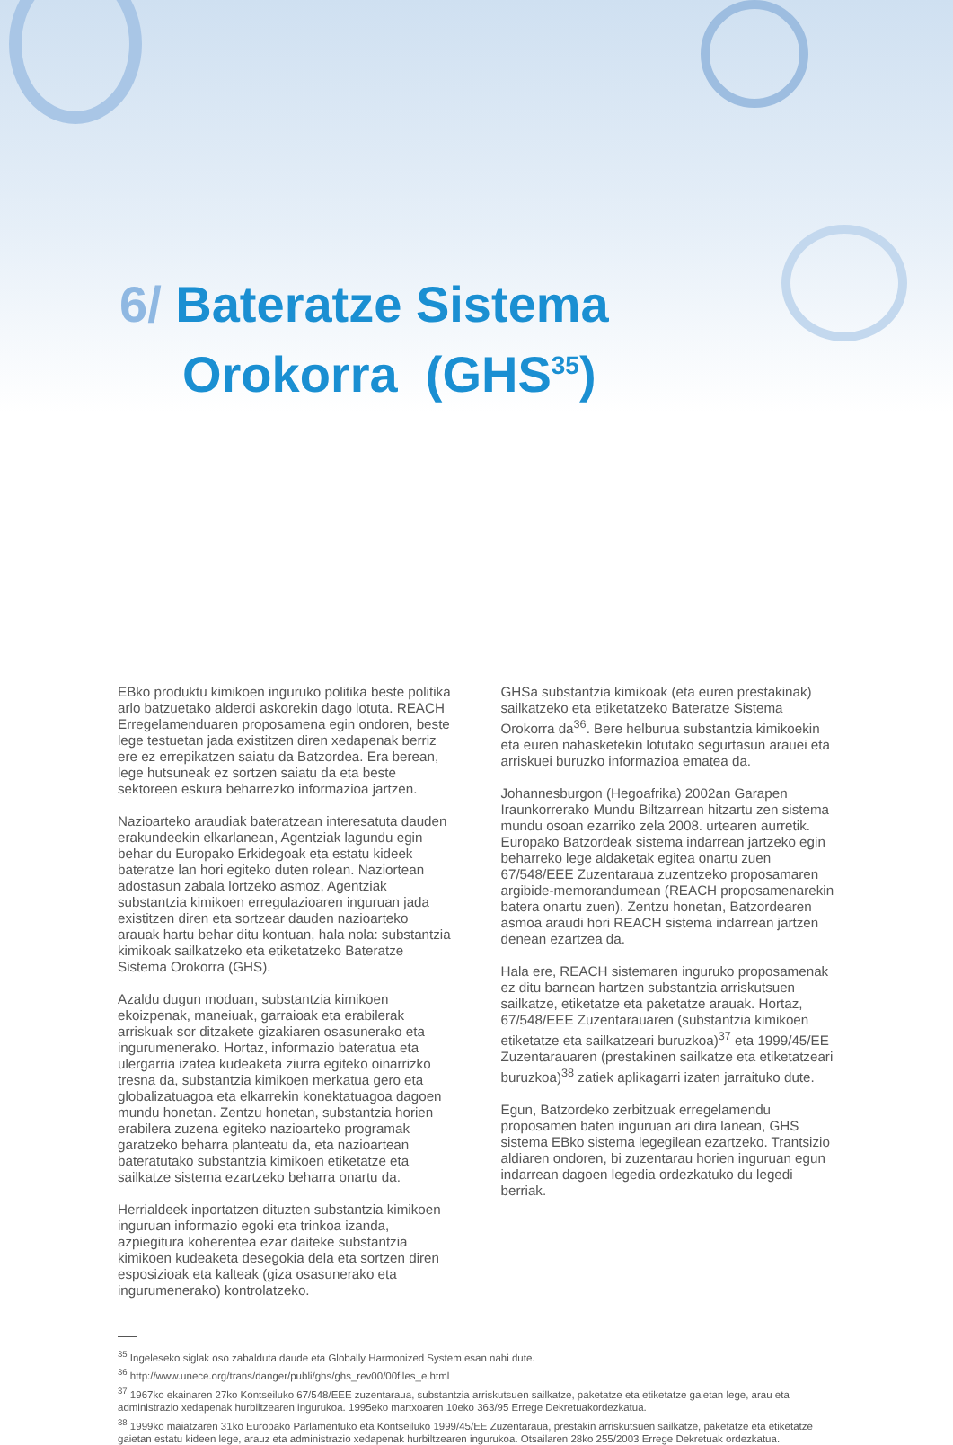6/ Bateratze Sistema
Orokorra (GHS<sup>35</sup>)
EBko produktu kimikoen inguruko politika beste politika arlo batzuetako alderdi askorekin dago lotuta. REACH Erregelamenduaren proposamena egin ondoren, beste lege testuetan jada existitzen diren xedapenak berriz ere ez errepikatzen saiatu da Batzordea. Era berean, lege hutsuneak ez sortzen saiatu da eta beste sektoreen eskura beharrezko informazioa jartzen.
Nazioarteko araudiak bateratzean interesatuta dauden erakundeekin elkarlanean, Agentziak lagundu egin behar du Europako Erkidegoak eta estatu kideek bateratze lan hori egiteko duten rolean. Naziortean adostasun zabala lortzeko asmoz, Agentziak substantzia kimikoen erregulazioaren inguruan jada existitzen diren eta sortzear dauden nazioarteko arauak hartu behar ditu kontuan, hala nola: substantzia kimikoak sailkatzeko eta etiketatzeko Bateratze Sistema Orokorra (GHS).
Azaldu dugun moduan, substantzia kimikoen ekoizpenak, maneiuak, garraioak eta erabilerak arriskuak sor ditzakete gizakiaren osasunerako eta ingurumenerako. Hortaz, informazio bateratua eta ulergarria izatea kudeaketa ziurra egiteko oinarrizko tresna da, substantzia kimikoen merkatua gero eta globalizatuagoa eta elkarrekin konektatuagoa dagoen mundu honetan. Zentzu honetan, substantzia horien erabilera zuzena egiteko nazioarteko programak garatzeko beharra planteatu da, eta nazioartean bateratutako substantzia kimikoen etiketatze eta sailkatze sistema ezartzeko beharra onartu da.
Herrialdeek inportatzen dituzten substantzia kimikoen inguruan informazio egoki eta trinkoa izanda, azpiegitura koherentea ezar daiteke substantzia kimikoen kudeaketa desegokia dela eta sortzen diren esposizioak eta kalteak (giza osasunerako eta ingurumenerako) kontrolatzeko.
GHSa substantzia kimikoak (eta euren prestakinak) sailkatzeko eta etiketatzeko Bateratze Sistema Orokorra da<sup>36</sup>. Bere helburua substantzia kimikoekin eta euren nahasketekin lotutako segurtasun arauei eta arriskuei buruzko informazioa ematea da.
Johannesburgon (Hegoafrika) 2002an Garapen Iraunkorrerako Mundu Biltzarrean hitzartu zen sistema mundu osoan ezarriko zela 2008. urtearen aurretik. Europako Batzordeak sistema indarrean jartzeko egin beharreko lege aldaketak egitea onartu zuen 67/548/EEE Zuzentaraua zuzentzeko proposamaren argibide-memorandumean (REACH proposamenarekin batera onartu zuen). Zentzu honetan, Batzordearen asmoa araudi hori REACH sistema indarrean jartzen denean ezartzea da.
Hala ere, REACH sistemaren inguruko proposamenak ez ditu barnean hartzen substantzia arriskutsuen sailkatze, etiketatze eta paketatze arauak. Hortaz, 67/548/EEE Zuzentarauaren (substantzia kimikoen etiketatze eta sailkatzeari buruzkoa)<sup>37</sup> eta 1999/45/EE Zuzentarauaren (prestakinen sailkatze eta etiketatzeari buruzkoa)<sup>38</sup> zatiek aplikagarri izaten jarraituko dute.
Egun, Batzordeko zerbitzuak erregelamendu proposamen baten inguruan ari dira lanean, GHS sistema EBko sistema legegilean ezartzeko. Trantsizio aldiaren ondoren, bi zuzentarau horien inguruan egun indarrean dagoen legedia ordezkatuko du legedi berriak.
<sup>35</sup> Ingeleseko siglak oso zabalduta daude eta Globally Harmonized System esan nahi dute.
<sup>36</sup> http://www.unece.org/trans/danger/publi/ghs/ghs_rev00/00files_e.html
<sup>37</sup> 1967ko ekainaren 27ko Kontseiluko 67/548/EEE zuzentaraua, substantzia arriskutsuen sailkatze, paketatze eta etiketatze gaietan lege, arau eta administrazio xedapenak hurbiltzearen ingurukoa. 1995eko martxoaren 10eko 363/95 Errege Dekretuakordezkatua.
<sup>38</sup> 1999ko maiatzaren 31ko Europako Parlamentuko eta Kontseiluko 1999/45/EE Zuzentaraua, prestakin arriskutsuen sailkatze, paketatze eta etiketatze gaietan estatu kideen lege, arauz eta administrazio xedapenak hurbiltzearen ingurukoa. Otsailaren 28ko 255/2003 Errege Dekretuak ordezkatua.